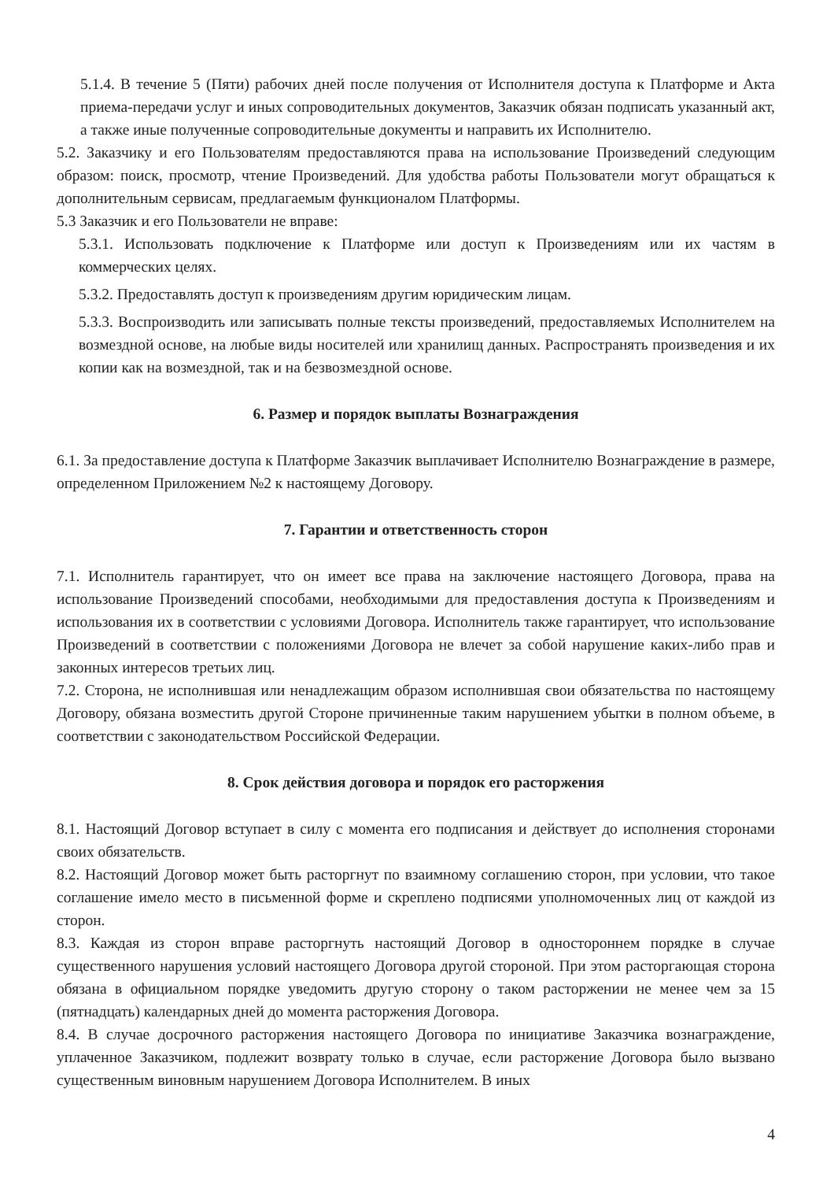5.1.4. В течение 5 (Пяти) рабочих дней после получения от Исполнителя доступа к Платформе и Акта приема-передачи услуг и иных сопроводительных документов, Заказчик обязан подписать указанный акт, а также иные полученные сопроводительные документы и направить их Исполнителю.
5.2. Заказчику и его Пользователям предоставляются права на использование Произведений следующим образом: поиск, просмотр, чтение Произведений. Для удобства работы Пользователи могут обращаться к дополнительным сервисам, предлагаемым функционалом Платформы.
5.3 Заказчик и его Пользователи не вправе:
5.3.1. Использовать подключение к Платформе или доступ к Произведениям или их частям в коммерческих целях.
5.3.2. Предоставлять доступ к произведениям другим юридическим лицам.
5.3.3. Воспроизводить или записывать полные тексты произведений, предоставляемых Исполнителем на возмездной основе, на любые виды носителей или хранилищ данных. Распространять произведения и их копии как на возмездной, так и на безвозмездной основе.
6. Размер и порядок выплаты Вознаграждения
6.1. За предоставление доступа к Платформе Заказчик выплачивает Исполнителю Вознаграждение в размере, определенном Приложением №2 к настоящему Договору.
7. Гарантии и ответственность сторон
7.1. Исполнитель гарантирует, что он имеет все права на заключение настоящего Договора, права на использование Произведений способами, необходимыми для предоставления доступа к Произведениям и использования их в соответствии с условиями Договора. Исполнитель также гарантирует, что использование Произведений в соответствии с положениями Договора не влечет за собой нарушение каких-либо прав и законных интересов третьих лиц.
7.2. Сторона, не исполнившая или ненадлежащим образом исполнившая свои обязательства по настоящему Договору, обязана возместить другой Стороне причиненные таким нарушением убытки в полном объеме, в соответствии с законодательством Российской Федерации.
8. Срок действия договора и порядок его расторжения
8.1. Настоящий Договор вступает в силу с момента его подписания и действует до исполнения сторонами своих обязательств.
8.2. Настоящий Договор может быть расторгнут по взаимному соглашению сторон, при условии, что такое соглашение имело место в письменной форме и скреплено подписями уполномоченных лиц от каждой из сторон.
8.3. Каждая из сторон вправе расторгнуть настоящий Договор в одностороннем порядке в случае существенного нарушения условий настоящего Договора другой стороной. При этом расторгающая сторона обязана в официальном порядке уведомить другую сторону о таком расторжении не менее чем за 15 (пятнадцать) календарных дней до момента расторжения Договора.
8.4. В случае досрочного расторжения настоящего Договора по инициативе Заказчика вознаграждение, уплаченное Заказчиком, подлежит возврату только в случае, если расторжение Договора было вызвано существенным виновным нарушением Договора Исполнителем. В иных
4